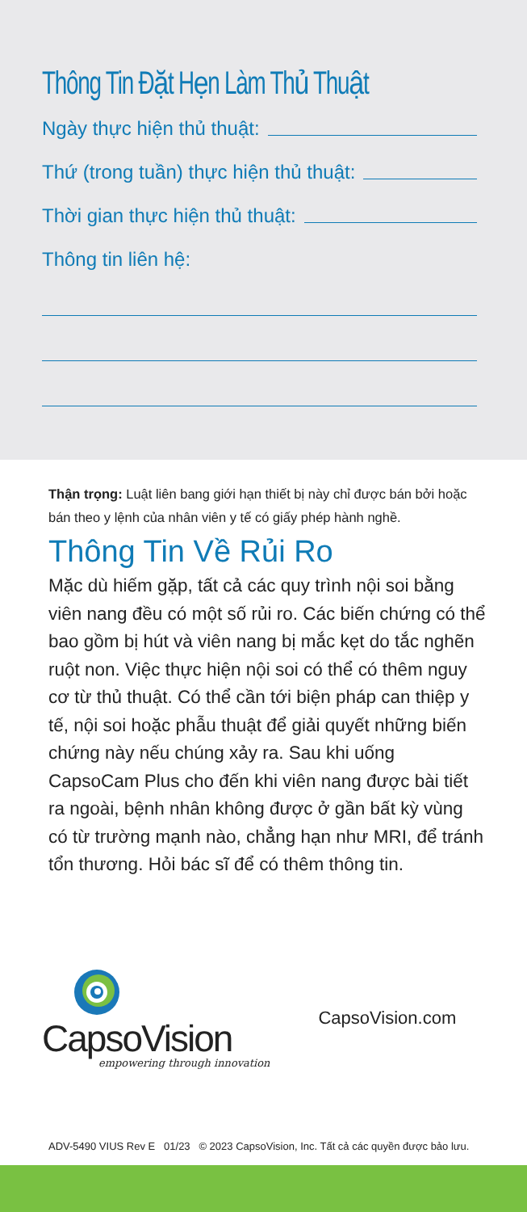Thông Tin Đặt Hẹn Làm Thủ Thuật
Ngày thực hiện thủ thuật:
Thứ (trong tuần) thực hiện thủ thuật:
Thời gian thực hiện thủ thuật:
Thông tin liên hệ:
Thận trọng: Luật liên bang giới hạn thiết bị này chỉ được bán bởi hoặc bán theo y lệnh của nhân viên y tế có giấy phép hành nghề.
Thông Tin Về Rủi Ro
Mặc dù hiếm gặp, tất cả các quy trình nội soi bằng viên nang đều có một số rủi ro. Các biến chứng có thể bao gồm bị hút và viên nang bị mắc kẹt do tắc nghẽn ruột non. Việc thực hiện nội soi có thể có thêm nguy cơ từ thủ thuật. Có thể cần tới biện pháp can thiệp y tế, nội soi hoặc phẫu thuật để giải quyết những biến chứng này nếu chúng xảy ra. Sau khi uống CapsoCam Plus cho đến khi viên nang được bài tiết ra ngoài, bệnh nhân không được ở gần bất kỳ vùng có từ trường mạnh nào, chẳng hạn như MRI, để tránh tổn thương. Hỏi bác sĩ để có thêm thông tin.
CapsoVision
empowering through innovation
CapsoVision.com
ADV-5490 VIUS Rev E 01/23 © 2023 CapsoVision, Inc. Tất cả các quyền được bảo lưu.